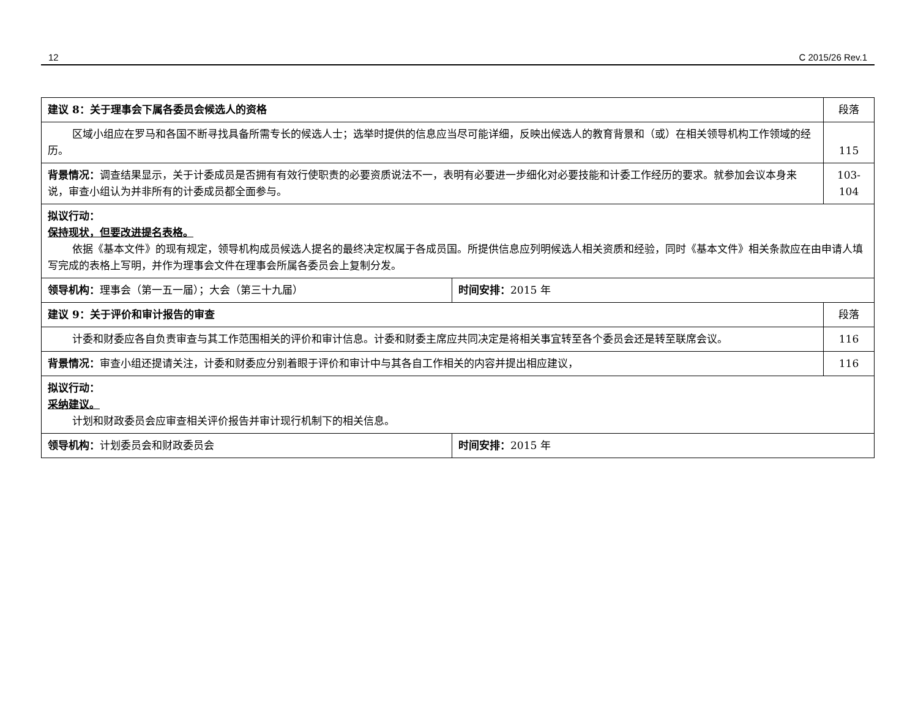12 C 2015/26 Rev.1
| 建议 8：关于理事会下属各委员会候选人的资格 | | 段落 |
| 区域小组应在罗马和各国不断寻找具备所需专长的候选人士；选举时提供的信息应当尽可能详细，反映出候选人的教育背景和（或）在相关领导机构工作领域的经历。 | | 115 |
| 背景情况： 调查结果显示，关于计委成员是否拥有有效行使职责的必要资质说法不一，表明有必要进一步细化对必要技能和计委工作经历的要求。就参加会议本身来说，审查小组认为并非所有的计委成员都全面参与。 | | 103-104 |
| 拟议行动： 保持现状，但要改进提名表格。 依据《基本文件》的现有规定，领导机构成员候选人提名的最终决定权属于各成员国。所提供信息应列明候选人相关资质和经验，同时《基本文件》相关条款应在由申请人填写完成的表格上写明，并作为理事会文件在理事会所属各委员会上复制分发。 | | |
| 领导机构： 理事会（第一五一届）；大会（第三十九届） | 时间安排： 2015 年 | |
| 建议 9：关于评价和审计报告的审查 | | 段落 |
| 计委和财委应各自负责审查与其工作范围相关的评价和审计信息。计委和财委主席应共同决定是将相关事宜转至各个委员会还是转至联席会议。 | | 116 |
| 背景情况： 审查小组还提请关注，计委和财委应分别着眼于评价和审计中与其各自工作相关的内容并提出相应建议， | | 116 |
| 拟议行动： 采纳建议。 计划和财政委员会应审查相关评价报告并审计现行机制下的相关信息。 | | |
| 领导机构： 计划委员会和财政委员会 | 时间安排： 2015 年 | |